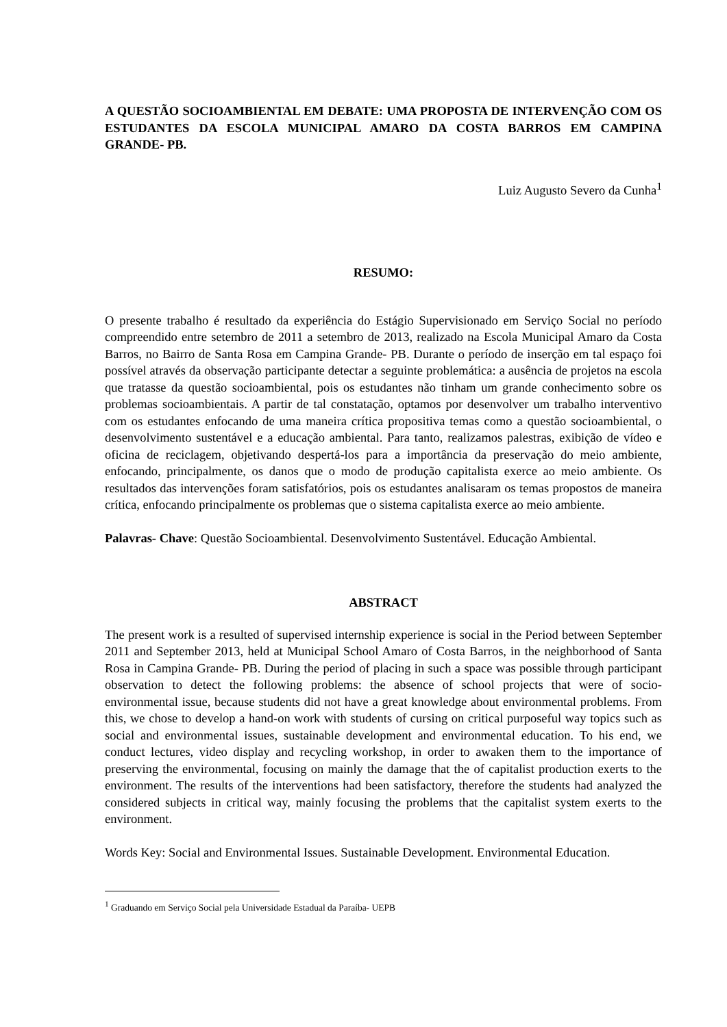A QUESTÃO SOCIOAMBIENTAL EM DEBATE: UMA PROPOSTA DE INTERVENÇÃO COM OS ESTUDANTES DA ESCOLA MUNICIPAL AMARO DA COSTA BARROS EM CAMPINA GRANDE- PB.
Luiz Augusto Severo da Cunha<sup>1</sup>
RESUMO:
O presente trabalho é resultado da experiência do Estágio Supervisionado em Serviço Social no período compreendido entre setembro de 2011 a setembro de 2013, realizado na Escola Municipal Amaro da Costa Barros, no Bairro de Santa Rosa em Campina Grande- PB. Durante o período de inserção em tal espaço foi possível através da observação participante detectar a seguinte problemática: a ausência de projetos na escola que tratasse da questão socioambiental, pois os estudantes não tinham um grande conhecimento sobre os problemas socioambientais. A partir de tal constatação, optamos por desenvolver um trabalho interventivo com os estudantes enfocando de uma maneira crítica propositiva temas como a questão socioambiental, o desenvolvimento sustentável e a educação ambiental. Para tanto, realizamos palestras, exibição de vídeo e oficina de reciclagem, objetivando despertá-los para a importância da preservação do meio ambiente, enfocando, principalmente, os danos que o modo de produção capitalista exerce ao meio ambiente. Os resultados das intervenções foram satisfatórios, pois os estudantes analisaram os temas propostos de maneira crítica, enfocando principalmente os problemas que o sistema capitalista exerce ao meio ambiente.
Palavras- Chave: Questão Socioambiental. Desenvolvimento Sustentável. Educação Ambiental.
ABSTRACT
The present work is a resulted of supervised internship experience is social in the Period between September 2011 and September 2013, held at Municipal School Amaro of Costa Barros, in the neighborhood of Santa Rosa in Campina Grande- PB. During the period of placing in such a space was possible through participant observation to detect the following problems: the absence of school projects that were of socio- environmental issue, because students did not have a great knowledge about environmental problems. From this, we chose to develop a hand-on work with students of cursing on critical purposeful way topics such as social and environmental issues, sustainable development and environmental education. To his end, we conduct lectures, video display and recycling workshop, in order to awaken them to the importance of preserving the environmental, focusing on mainly the damage that the of capitalist production exerts to the environment. The results of the interventions had been satisfactory, therefore the students had analyzed the considered subjects in critical way, mainly focusing the problems that the capitalist system exerts to the environment.
Words Key: Social and Environmental Issues. Sustainable Development. Environmental Education.
<sup>1</sup> Graduando em Serviço Social pela Universidade Estadual da Paraíba- UEPB